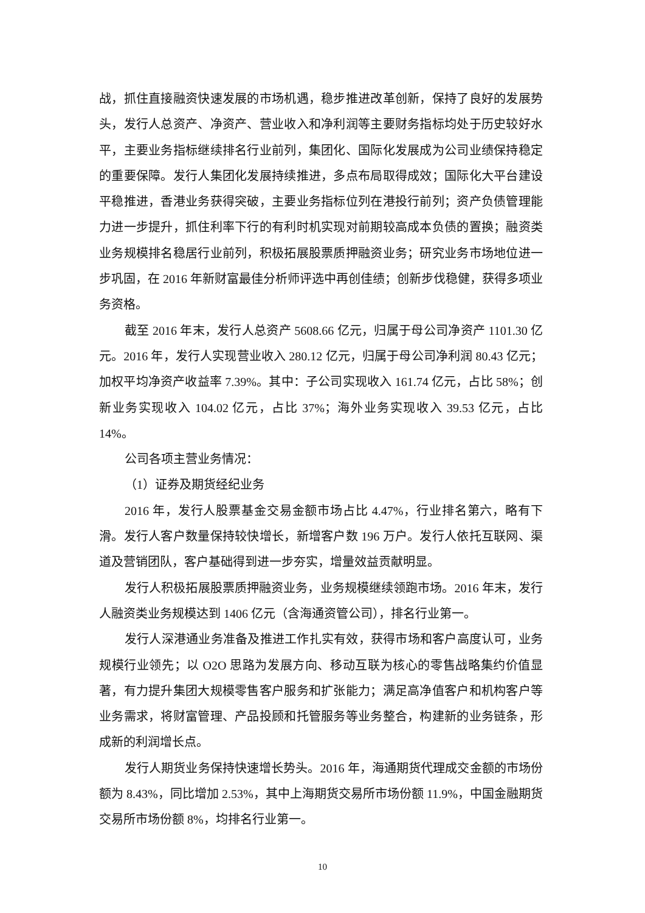战，抓住直接融资快速发展的市场机遇，稳步推进改革创新，保持了良好的发展势头，发行人总资产、净资产、营业收入和净利润等主要财务指标均处于历史较好水平，主要业务指标继续排名行业前列，集团化、国际化发展成为公司业绩保持稳定的重要保障。发行人集团化发展持续推进，多点布局取得成效；国际化大平台建设平稳推进，香港业务获得突破，主要业务指标位列在港投行前列；资产负债管理能力进一步提升，抓住利率下行的有利时机实现对前期较高成本负债的置换；融资类业务规模排名稳居行业前列，积极拓展股票质押融资业务；研究业务市场地位进一步巩固，在 2016 年新财富最佳分析师评选中再创佳绩；创新步伐稳健，获得多项业务资格。
截至 2016 年末，发行人总资产 5608.66 亿元，归属于母公司净资产 1101.30 亿元。2016 年，发行人实现营业收入 280.12 亿元，归属于母公司净利润 80.43 亿元；加权平均净资产收益率 7.39%。其中：子公司实现收入 161.74 亿元，占比 58%；创新业务实现收入 104.02 亿元，占比 37%；海外业务实现收入 39.53 亿元，占比 14%。
公司各项主营业务情况：
（1）证券及期货经纪业务
2016 年，发行人股票基金交易金额市场占比 4.47%，行业排名第六，略有下滑。发行人客户数量保持较快增长，新增客户数 196 万户。发行人依托互联网、渠道及营销团队，客户基础得到进一步夯实，增量效益贡献明显。
发行人积极拓展股票质押融资业务，业务规模继续领跑市场。2016 年末，发行人融资类业务规模达到 1406 亿元（含海通资管公司），排名行业第一。
发行人深港通业务准备及推进工作扎实有效，获得市场和客户高度认可，业务规模行业领先；以 O2O 思路为发展方向、移动互联为核心的零售战略集约价值显著，有力提升集团大规模零售客户服务和扩张能力；满足高净值客户和机构客户等业务需求，将财富管理、产品投顾和托管服务等业务整合，构建新的业务链条，形成新的利润增长点。
发行人期货业务保持快速增长势头。2016 年，海通期货代理成交金额的市场份额为 8.43%，同比增加 2.53%，其中上海期货交易所市场份额 11.9%，中国金融期货交易所市场份额 8%，均排名行业第一。
10